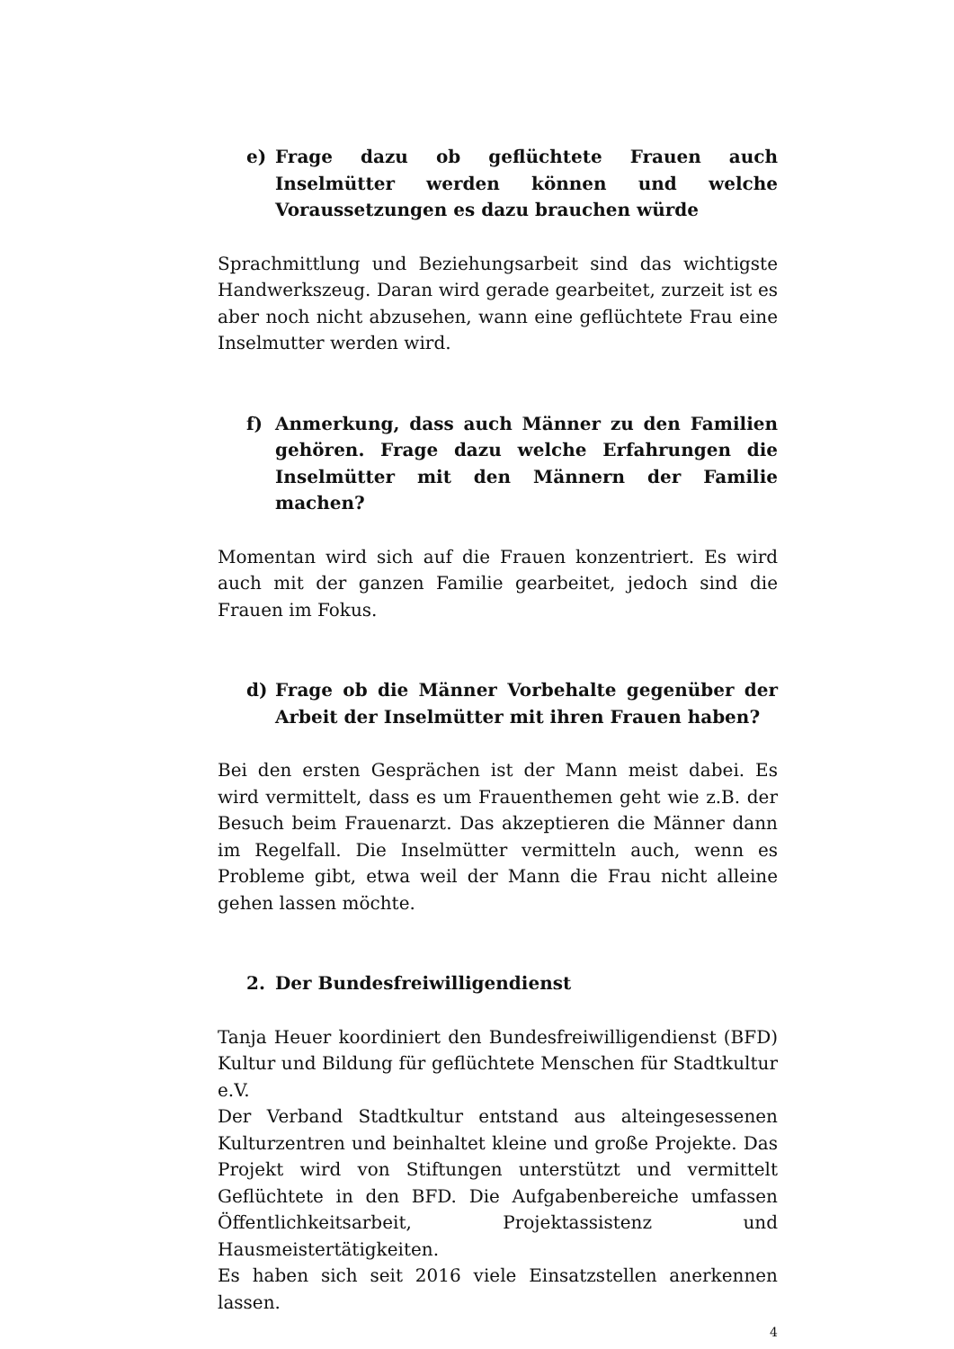e) Frage dazu ob geflüchtete Frauen auch Inselmütter werden können und welche Voraussetzungen es dazu brauchen würde
Sprachmittlung und Beziehungsarbeit sind das wichtigste Handwerkszeug. Daran wird gerade gearbeitet, zurzeit ist es aber noch nicht abzusehen, wann eine geflüchtete Frau eine Inselmutter werden wird.
f) Anmerkung, dass auch Männer zu den Familien gehören. Frage dazu welche Erfahrungen die Inselmütter mit den Männern der Familie machen?
Momentan wird sich auf die Frauen konzentriert. Es wird auch mit der ganzen Familie gearbeitet, jedoch sind die Frauen im Fokus.
d) Frage ob die Männer Vorbehalte gegenüber der Arbeit der Inselmütter mit ihren Frauen haben?
Bei den ersten Gesprächen ist der Mann meist dabei. Es wird vermittelt, dass es um Frauenthemen geht wie z.B. der Besuch beim Frauenarzt. Das akzeptieren die Männer dann im Regelfall. Die Inselmütter vermitteln auch, wenn es Probleme gibt, etwa weil der Mann die Frau nicht alleine gehen lassen möchte.
2. Der Bundesfreiwilligendienst
Tanja Heuer koordiniert den Bundesfreiwilligendienst (BFD) Kultur und Bildung für geflüchtete Menschen für Stadtkultur e.V.
Der Verband Stadtkultur entstand aus alteingesessenen Kulturzentren und beinhaltet kleine und große Projekte. Das Projekt wird von Stiftungen unterstützt und vermittelt Geflüchtete in den BFD. Die Aufgabenbereiche umfassen Öffentlichkeitsarbeit, Projektassistenz und Hausmeistertätigkeiten.
Es haben sich seit 2016 viele Einsatzstellen anerkennen lassen.
4